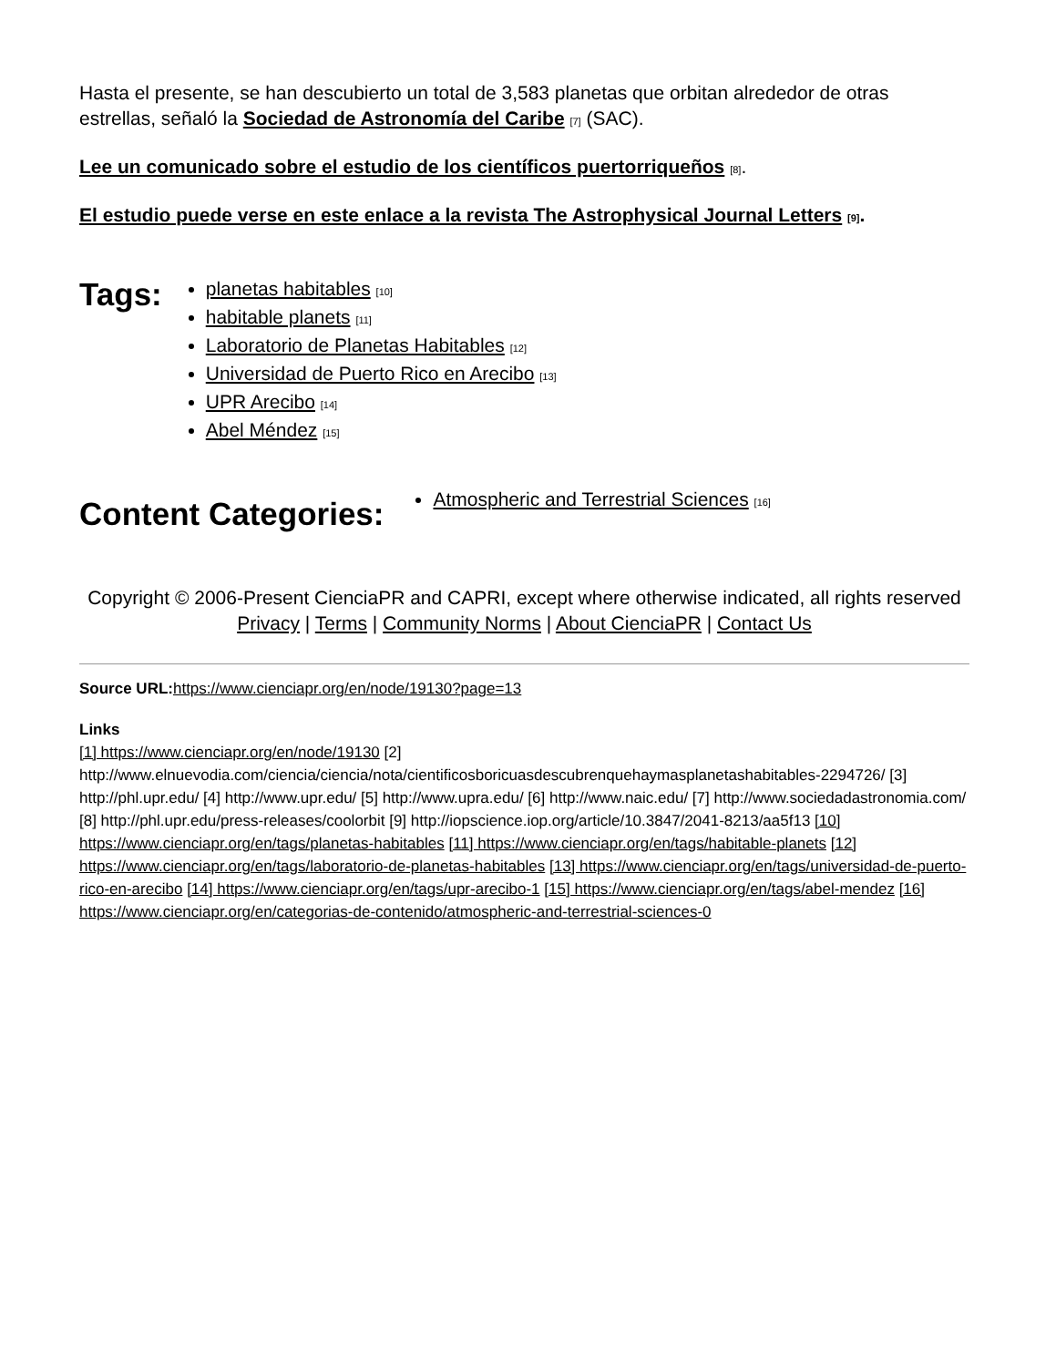Hasta el presente, se han descubierto un total de 3,583 planetas que orbitan alrededor de otras estrellas, señaló la Sociedad de Astronomía del Caribe [7] (SAC).
Lee un comunicado sobre el estudio de los científicos puertorriqueños [8].
El estudio puede verse en este enlace a la revista The Astrophysical Journal Letters [9].
Tags:
planetas habitables [10]
habitable planets [11]
Laboratorio de Planetas Habitables [12]
Universidad de Puerto Rico en Arecibo [13]
UPR Arecibo [14]
Abel Méndez [15]
Content Categories:
Atmospheric and Terrestrial Sciences [16]
Copyright © 2006-Present CienciaPR and CAPRI, except where otherwise indicated, all rights reserved
Privacy | Terms | Community Norms | About CienciaPR | Contact Us
Source URL: https://www.cienciapr.org/en/node/19130?page=13
Links
[1] https://www.cienciapr.org/en/node/19130 [2] http://www.elnuevodia.com/ciencia/ciencia/nota/cientificosboricuasdescubrenquehaymasplanetashabitables-2294726/ [3] http://phl.upr.edu/ [4] http://www.upr.edu/ [5] http://www.upra.edu/ [6] http://www.naic.edu/ [7] http://www.sociedadastronomia.com/ [8] http://phl.upr.edu/press-releases/coolorbit [9] http://iopscience.iop.org/article/10.3847/2041-8213/aa5f13 [10] https://www.cienciapr.org/en/tags/planetas-habitables [11] https://www.cienciapr.org/en/tags/habitable-planets [12] https://www.cienciapr.org/en/tags/laboratorio-de-planetas-habitables [13] https://www.cienciapr.org/en/tags/universidad-de-puerto-rico-en-arecibo [14] https://www.cienciapr.org/en/tags/upr-arecibo-1 [15] https://www.cienciapr.org/en/tags/abel-mendez [16] https://www.cienciapr.org/en/categorias-de-contenido/atmospheric-and-terrestrial-sciences-0